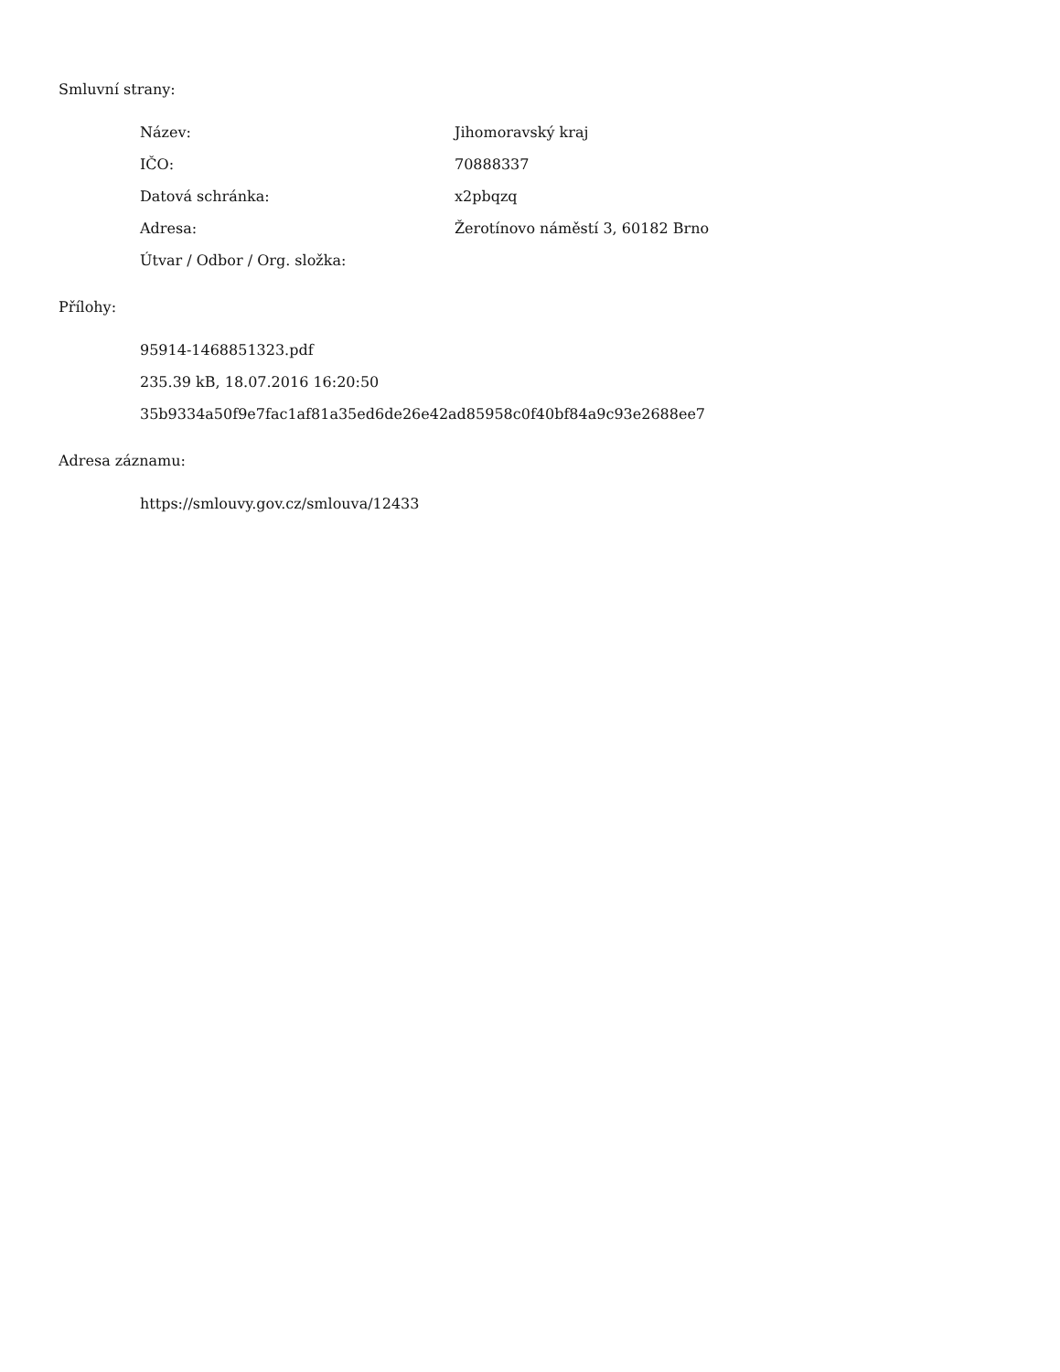Smluvní strany:
Název: Jihomoravský kraj
IČO: 70888337
Datová schránka: x2pbqzq
Adresa: Žerotínovo náměstí 3, 60182 Brno
Útvar / Odbor / Org. složka:
Přílohy:
95914-1468851323.pdf
235.39 kB, 18.07.2016 16:20:50
35b9334a50f9e7fac1af81a35ed6de26e42ad85958c0f40bf84a9c93e2688ee7
Adresa záznamu:
https://smlouvy.gov.cz/smlouva/12433